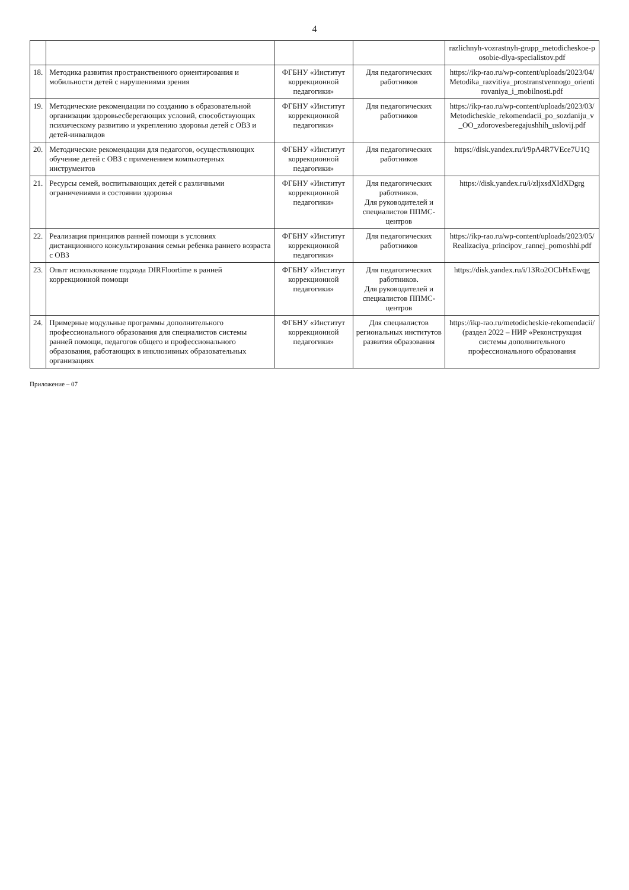4
| | | | | razlichnyh-vozrastnyh-grupp_metodicheskoe-posobie-dlya-specialistov.pdf |
| 18. | Методика развития пространственного ориентирования и мобильности детей с нарушениями зрения | ФГБНУ «Институт коррекционной педагогики» | Для педагогических работников | https://ikp-rao.ru/wp-content/uploads/2023/04/Metodika_razvitiya_prostranstvennogo_orientirovaniya_i_mobilnosti.pdf |
| 19. | Методические рекомендации по созданию в образовательной организации здоровьесберегающих условий, способствующих психическому развитию и укреплению здоровья детей с ОВЗ и детей-инвалидов | ФГБНУ «Институт коррекционной педагогики» | Для педагогических работников | https://ikp-rao.ru/wp-content/uploads/2023/03/Metodicheskie_rekomendacii_po_sozdaniju_v_OO_zdorovesberegajushhih_uslovij.pdf |
| 20. | Методические рекомендации для педагогов, осуществляющих обучение детей с ОВЗ с применением компьютерных инструментов | ФГБНУ «Институт коррекционной педагогики» | Для педагогических работников | https://disk.yandex.ru/i/9pA4R7VEce7U1Q |
| 21. | Ресурсы семей, воспитывающих детей с различными ограничениями в состоянии здоровья | ФГБНУ «Институт коррекционной педагогики» | Для педагогических работников. Для руководителей и специалистов ППМС-центров | https://disk.yandex.ru/i/zljxsdXIdXDgrg |
| 22. | Реализация принципов ранней помощи в условиях дистанционного консультирования семьи ребенка раннего возраста с ОВЗ | ФГБНУ «Институт коррекционной педагогики» | Для педагогических работников | https://ikp-rao.ru/wp-content/uploads/2023/05/Realizaciya_principov_rannej_pomoshhi.pdf |
| 23. | Опыт использование подхода DIRFloortime в ранней коррекционной помощи | ФГБНУ «Институт коррекционной педагогики» | Для педагогических работников. Для руководителей и специалистов ППМС-центров | https://disk.yandex.ru/i/13Ro2OCbHxEwqg |
| 24. | Примерные модульные программы дополнительного профессионального образования для специалистов системы ранней помощи, педагогов общего и профессионального образования, работающих в инклюзивных образовательных организациях | ФГБНУ «Институт коррекционной педагогики» | Для специалистов региональных институтов развития образования | https://ikp-rao.ru/metodicheskie-rekomendacii/ (раздел 2022 – НИР «Реконструкция системы дополнительного профессионального образования |
Приложение – 07